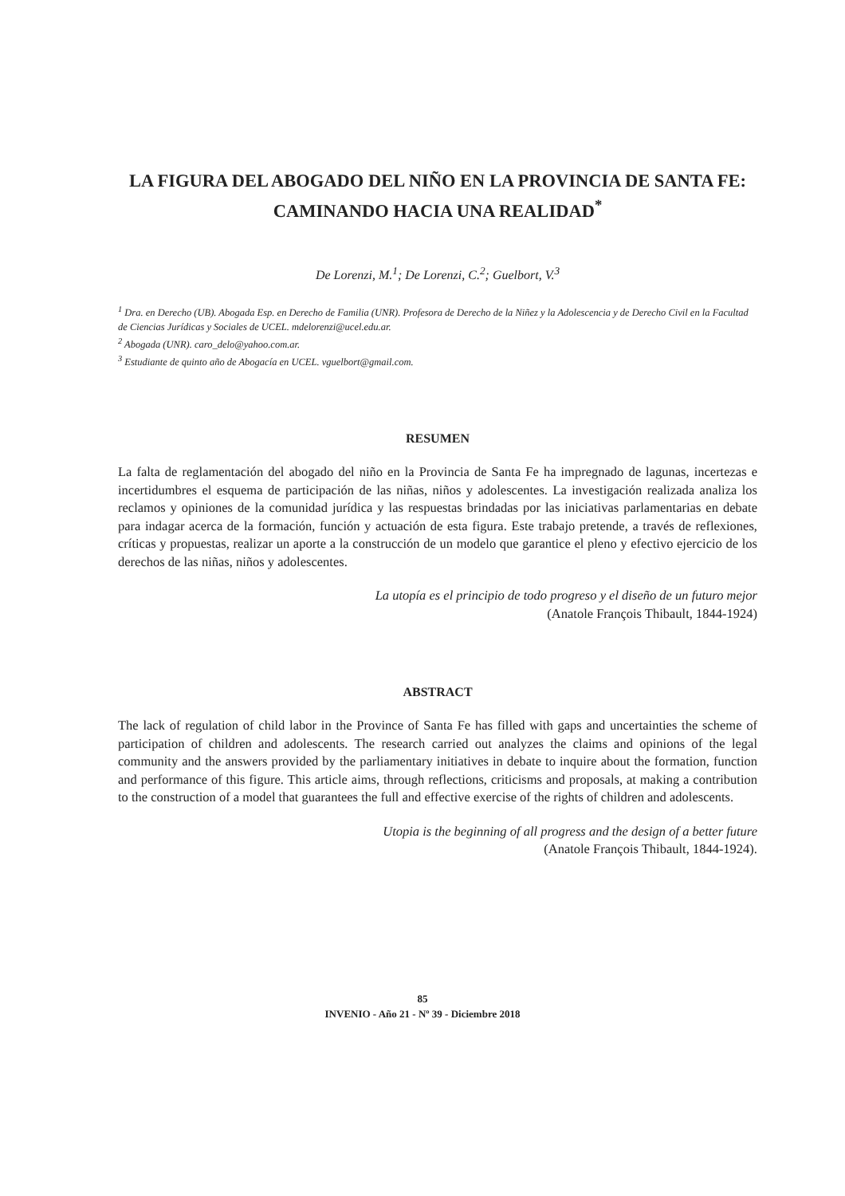LA FIGURA DEL ABOGADO DEL NIÑO EN LA PROVINCIA DE SANTA FE: CAMINANDO HACIA UNA REALIDAD<sup>*</sup>
De Lorenzi, M.<sup>1</sup>; De Lorenzi, C.<sup>2</sup>; Guelbort, V.<sup>3</sup>
<sup>1</sup> Dra. en Derecho (UB). Abogada Esp. en Derecho de Familia (UNR). Profesora de Derecho de la Niñez y la Adolescencia y de Derecho Civil en la Facultad de Ciencias Jurídicas y Sociales de UCEL. mdelorenzi@ucel.edu.ar.
<sup>2</sup> Abogada (UNR). caro_delo@yahoo.com.ar.
<sup>3</sup> Estudiante de quinto año de Abogacía en UCEL. vguelbort@gmail.com.
RESUMEN
La falta de reglamentación del abogado del niño en la Provincia de Santa Fe ha impregnado de lagunas, incertezas e incertidumbres el esquema de participación de las niñas, niños y adolescentes. La investigación realizada analiza los reclamos y opiniones de la comunidad jurídica y las respuestas brindadas por las iniciativas parlamentarias en debate para indagar acerca de la formación, función y actuación de esta figura. Este trabajo pretende, a través de reflexiones, críticas y propuestas, realizar un aporte a la construcción de un modelo que garantice el pleno y efectivo ejercicio de los derechos de las niñas, niños y adolescentes.
La utopía es el principio de todo progreso y el diseño de un futuro mejor
(Anatole François Thibault, 1844-1924)
ABSTRACT
The lack of regulation of child labor in the Province of Santa Fe has filled with gaps and uncertainties the scheme of participation of children and adolescents. The research carried out analyzes the claims and opinions of the legal community and the answers provided by the parliamentary initiatives in debate to inquire about the formation, function and performance of this figure. This article aims, through reflections, criticisms and proposals, at making a contribution to the construction of a model that guarantees the full and effective exercise of the rights of children and adolescents.
Utopia is the beginning of all progress and the design of a better future
(Anatole François Thibault, 1844-1924).
85
INVENIO - Año 21 - Nº 39 - Diciembre 2018